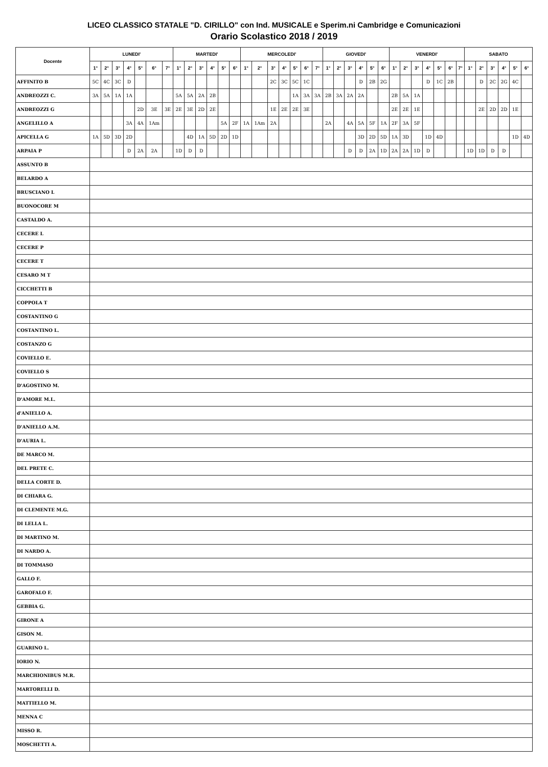LICEO CLASSICO STATALE "D. CIRILLO" con Ind. MUSICALE e Sperim.ni Cambridge e Comunicazioni
Orario Scolastico 2018 / 2019
| Docente | LUNEDI' | | | | | | | MARTEDI' | | | | | | MERCOLEDI' | | | | | | | GIOVEDI' | | | | | | VENERDI' | | | | | | | SABATO | | | | | |
| --- | --- | --- | --- | --- | --- | --- | --- | --- | --- | --- | --- | --- | --- | --- | --- | --- | --- | --- | --- | --- | --- | --- | --- | --- | --- | --- | --- | --- | --- | --- | --- | --- | --- | --- | --- | --- | --- | --- | --- |
| | 1° | 2° | 3° | 4° | 5° | 6° | 7° | 1° | 2° | 3° | 4° | 5° | 6° | 1° | 2° | 3° | 4° | 5° | 6° | 7° | 1° | 2° | 3° | 4° | 5° | 6° | 1° | 2° | 3° | 4° | 5° | 6° | 7° | 1° | 2° | 3° | 4° | 5° | 6° |
| AFFINITO B | 5C | 4C | 3C | D | | | | | | | | | | | | 2C | 3C | 5C | 1C | | | | | D | 2B | 2G | | | | D | 1C | 2B | | | D | 2C | 2G | 4C | |
| ANDREOZZI C. | 3A | 5A | 1A | 1A | | | | 5A | 5A | 2A | 2B | | | | | | | 1A | 3A | 3A | 2B | 3A | 2A | 2A | | | 2B | 5A | 1A | | | | | | | | | | |
| ANDREOZZI G | | | | | 2D | 3E | 3E | 2E | 3E | 2D | 2E | | | | | 1E | 2E | 2E | 3E | | | | | | | | 2E | 2E | 1E | | | | | | 2E | 2D | 2D | 1E | |
| ANGELILLO A | | | | 3A | 4A | 1Am | | | | | | 5A | 2F | 1A | 1Am | 2A | | | | | 2A | | 4A | 5A | 5F | 1A | 2F | 3A | 5F | | | | | | | | | | |
| APICELLA G | 1A | 5D | 3D | 2D | | | | | 4D | 1A | 5D | 2D | 1D | | | | | | | | | | | 3D | 2D | 5D | 1A | 3D | | 1D | 4D | | | | | | | 1D | 4D |
| ARPAIA P | | | | D | 2A | 2A | | 1D | D | D | | | | | | | | | | | | | D | D | 2A | 1D | 2A | 2A | 1D | D | | | | 1D | 1D | D | D | | |
| ASSUNTO B | | | | | | | | | | | | | | | | | | | | | | | | | | | | | | | | | | | | | | | |
| BELARDO A | | | | | | | | | | | | | | | | | | | | | | | | | | | | | | | | | | | | | | | |
| BRUSCIANO L | | | | | | | | | | | | | | | | | | | | | | | | | | | | | | | | | | | | | | | |
| BUONOCORE M | | | | | | | | | | | | | | | | | | | | | | | | | | | | | | | | | | | | | | | |
| CASTALDO A. | | | | | | | | | | | | | | | | | | | | | | | | | | | | | | | | | | | | | | | |
| CECERE L | | | | | | | | | | | | | | | | | | | | | | | | | | | | | | | | | | | | | | | |
| CECERE P | | | | | | | | | | | | | | | | | | | | | | | | | | | | | | | | | | | | | | | |
| CECERE T | | | | | | | | | | | | | | | | | | | | | | | | | | | | | | | | | | | | | | | |
| CESARO M T | | | | | | | | | | | | | | | | | | | | | | | | | | | | | | | | | | | | | | | |
| CICCHETTI B | | | | | | | | | | | | | | | | | | | | | | | | | | | | | | | | | | | | | | | |
| COPPOLA T | | | | | | | | | | | | | | | | | | | | | | | | | | | | | | | | | | | | | | | |
| COSTANTINO G | | | | | | | | | | | | | | | | | | | | | | | | | | | | | | | | | | | | | | | |
| COSTANTINO L. | | | | | | | | | | | | | | | | | | | | | | | | | | | | | | | | | | | | | | | |
| COSTANZO G | | | | | | | | | | | | | | | | | | | | | | | | | | | | | | | | | | | | | | | |
| COVIELLO E. | | | | | | | | | | | | | | | | | | | | | | | | | | | | | | | | | | | | | | | |
| COVIELLO S | | | | | | | | | | | | | | | | | | | | | | | | | | | | | | | | | | | | | | | |
| D'AGOSTINO M. | | | | | | | | | | | | | | | | | | | | | | | | | | | | | | | | | | | | | | | |
| D'AMORE M.L. | | | | | | | | | | | | | | | | | | | | | | | | | | | | | | | | | | | | | | | |
| d'ANIELLO A. | | | | | | | | | | | | | | | | | | | | | | | | | | | | | | | | | | | | | | | |
| D'ANIELLO A.M. | | | | | | | | | | | | | | | | | | | | | | | | | | | | | | | | | | | | | | | |
| D'AURIA L. | | | | | | | | | | | | | | | | | | | | | | | | | | | | | | | | | | | | | | | |
| DE MARCO M. | | | | | | | | | | | | | | | | | | | | | | | | | | | | | | | | | | | | | | | |
| DEL PRETE C. | | | | | | | | | | | | | | | | | | | | | | | | | | | | | | | | | | | | | | | |
| DELLA CORTE D. | | | | | | | | | | | | | | | | | | | | | | | | | | | | | | | | | | | | | | | |
| DI CHIARA G. | | | | | | | | | | | | | | | | | | | | | | | | | | | | | | | | | | | | | | | |
| DI CLEMENTE M.G. | | | | | | | | | | | | | | | | | | | | | | | | | | | | | | | | | | | | | | | |
| DI LELLA L. | | | | | | | | | | | | | | | | | | | | | | | | | | | | | | | | | | | | | | | |
| DI MARTINO M. | | | | | | | | | | | | | | | | | | | | | | | | | | | | | | | | | | | | | | | |
| DI NARDO A. | | | | | | | | | | | | | | | | | | | | | | | | | | | | | | | | | | | | | | | |
| DI TOMMASO | | | | | | | | | | | | | | | | | | | | | | | | | | | | | | | | | | | | | | | |
| GALLO F. | | | | | | | | | | | | | | | | | | | | | | | | | | | | | | | | | | | | | | | |
| GAROFALO F. | | | | | | | | | | | | | | | | | | | | | | | | | | | | | | | | | | | | | | | |
| GEBBIA G. | | | | | | | | | | | | | | | | | | | | | | | | | | | | | | | | | | | | | | | |
| GIRONE A | | | | | | | | | | | | | | | | | | | | | | | | | | | | | | | | | | | | | | | |
| GISON M. | | | | | | | | | | | | | | | | | | | | | | | | | | | | | | | | | | | | | | | |
| GUARINO L. | | | | | | | | | | | | | | | | | | | | | | | | | | | | | | | | | | | | | | | |
| IORIO N. | | | | | | | | | | | | | | | | | | | | | | | | | | | | | | | | | | | | | | | |
| MARCHIONIBUS M.R. | | | | | | | | | | | | | | | | | | | | | | | | | | | | | | | | | | | | | | | |
| MARTORELLI D. | | | | | | | | | | | | | | | | | | | | | | | | | | | | | | | | | | | | | | | |
| MATTIELLO M. | | | | | | | | | | | | | | | | | | | | | | | | | | | | | | | | | | | | | | | |
| MENNA C | | | | | | | | | | | | | | | | | | | | | | | | | | | | | | | | | | | | | | | |
| MISSO R. | | | | | | | | | | | | | | | | | | | | | | | | | | | | | | | | | | | | | | | |
| MOSCHETTI A. | | | | | | | | | | | | | | | | | | | | | | | | | | | | | | | | | | | | | | | |